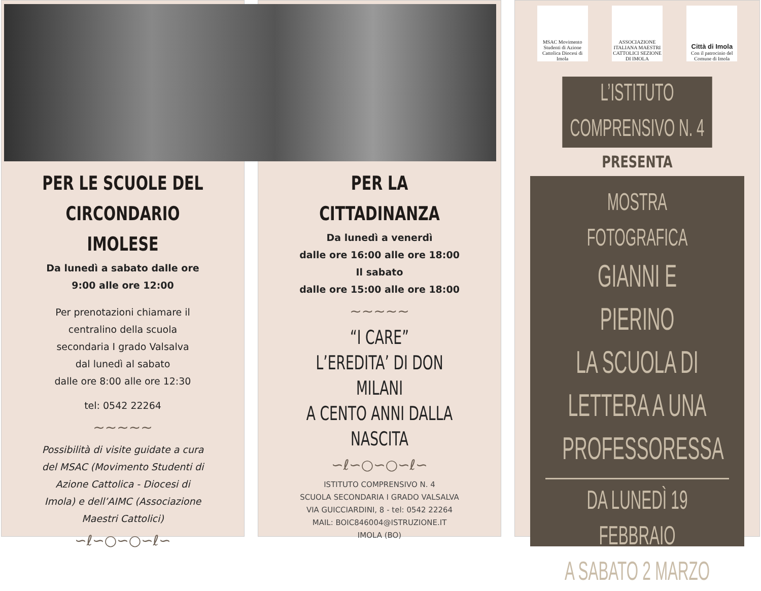PER LE SCUOLE DEL
CIRCONDARIO IMOLESE
Da lunedì a sabato dalle ore
9:00 alle ore 12:00
Per prenotazioni chiamare il
centralino della scuola
secondaria I grado Valsalva
dal lunedì al sabato
dalle ore 8:00 alle ore 12:30
tel: 0542 22264
~~~~~
Possibilità di visite guidate a cura
del MSAC (Movimento Studenti di
Azione Cattolica - Diocesi di
Imola) e dell’AIMC (Associazione
Maestri Cattolici)
∽ℓ∽○∽○∽ℓ∽
PER LA
CITTADINANZA
Da lunedì a venerdì
dalle ore 16:00 alle ore 18:00
Il sabato
dalle ore 15:00 alle ore 18:00
~~~~~
“I CARE”
L’EREDITA’ DI DON MILANI
A CENTO ANNI DALLA
NASCITA
∽ℓ∽○∽○∽ℓ∽
ISTITUTO COMPRENSIVO N. 4
SCUOLA SECONDARIA I GRADO VALSALVA
VIA GUICCIARDINI, 8 - tel: 0542 22264
MAIL: BOIC846004@ISTRUZIONE.IT
IMOLA (BO)
MSAC Movimento Studenti di Azione Cattolica Diocesi di Imola
ASSOCIAZIONE ITALIANA MAESTRI CATTOLICI SEZIONE DI IMOLA
Città di Imola
Con il patrocinio del Comune di Imola
L’ISTITUTO
COMPRENSIVO N. 4
PRESENTA
MOSTRA
FOTOGRAFICA
GIANNI E PIERINO
LA SCUOLA DI
LETTERA A UNA
PROFESSORESSA
DA LUNEDÌ 19 FEBBRAIO
A SABATO 2 MARZO